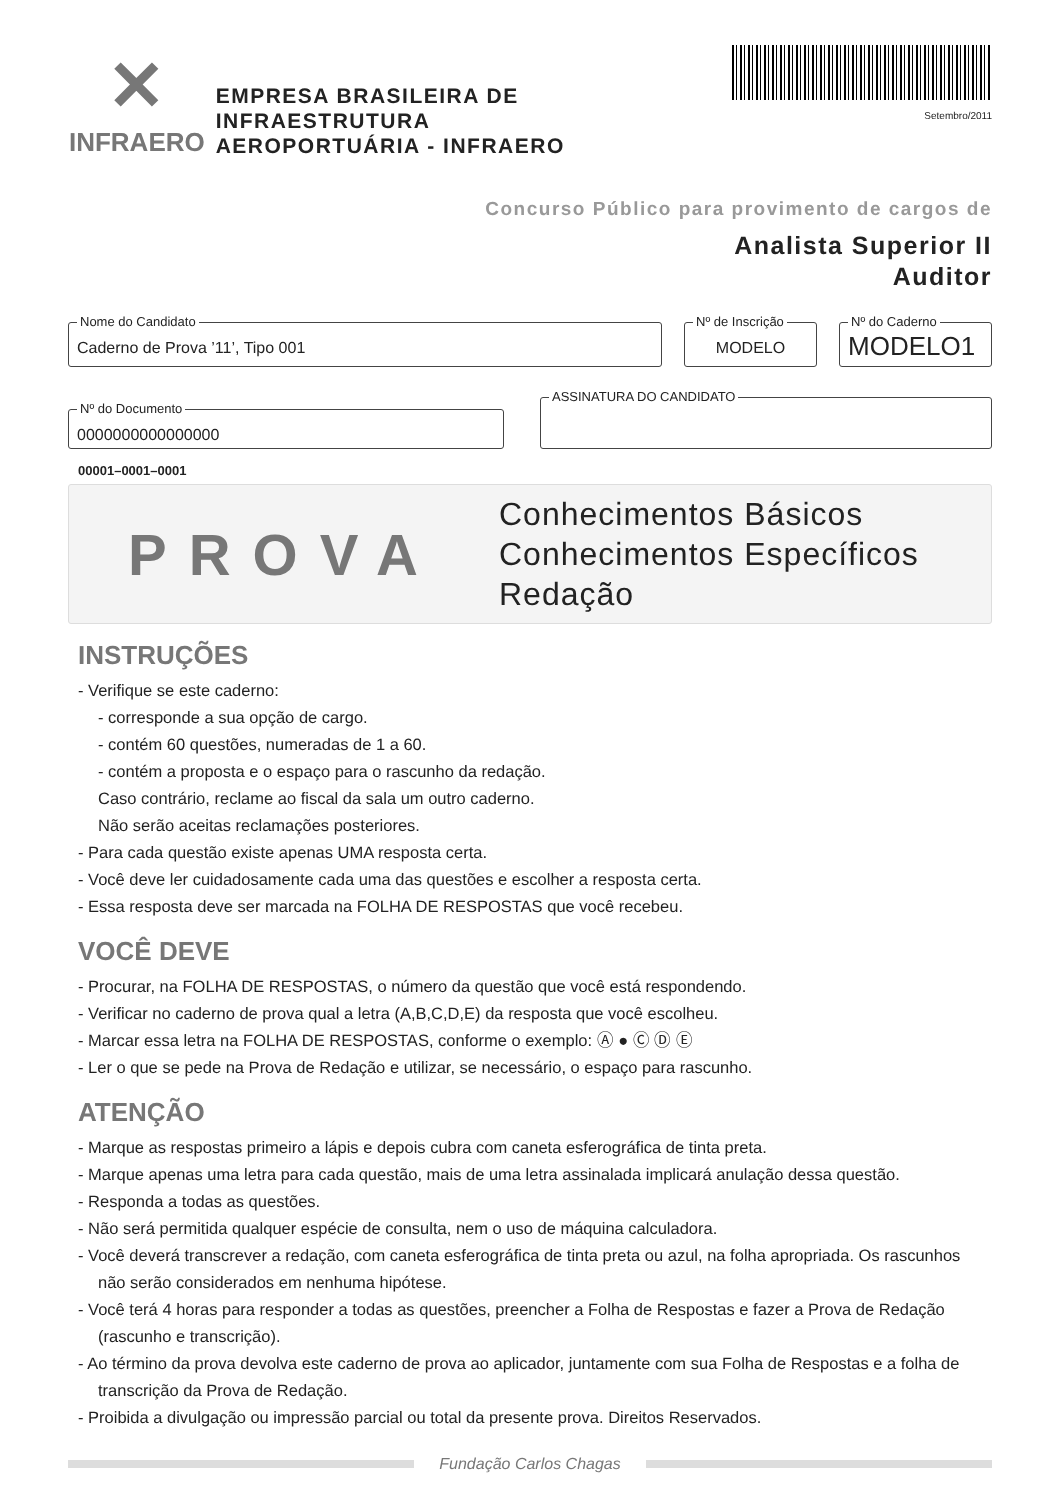✕
INFRAERO
EMPRESA BRASILEIRA DE INFRAESTRUTURA
AEROPORTUÁRIA - INFRAERO
Setembro/2011
Concurso Público para provimento de cargos de
Analista Superior II
Auditor
Nome do Candidato
Caderno de Prova ’11’, Tipo 001
Nº de Inscrição
MODELO
Nº do Caderno
MODELO1
Nº do Documento
0000000000000000
ASSINATURA DO CANDIDATO
00001–0001–0001
PROVA
Conhecimentos Básicos
Conhecimentos Específicos
Redação
INSTRUÇÕES
- Verifique se este caderno:
- corresponde a sua opção de cargo.
- contém 60 questões, numeradas de 1 a 60.
- contém a proposta e o espaço para o rascunho da redação.
Caso contrário, reclame ao fiscal da sala um outro caderno.
Não serão aceitas reclamações posteriores.
- Para cada questão existe apenas UMA resposta certa.
- Você deve ler cuidadosamente cada uma das questões e escolher a resposta certa.
- Essa resposta deve ser marcada na FOLHA DE RESPOSTAS que você recebeu.
VOCÊ DEVE
- Procurar, na FOLHA DE RESPOSTAS, o número da questão que você está respondendo.
- Verificar no caderno de prova qual a letra (A,B,C,D,E) da resposta que você escolheu.
- Marcar essa letra na FOLHA DE RESPOSTAS, conforme o exemplo: Ⓐ ● Ⓒ Ⓓ Ⓔ
- Ler o que se pede na Prova de Redação e utilizar, se necessário, o espaço para rascunho.
ATENÇÃO
- Marque as respostas primeiro a lápis e depois cubra com caneta esferográfica de tinta preta.
- Marque apenas uma letra para cada questão, mais de uma letra assinalada implicará anulação dessa questão.
- Responda a todas as questões.
- Não será permitida qualquer espécie de consulta, nem o uso de máquina calculadora.
- Você deverá transcrever a redação, com caneta esferográfica de tinta preta ou azul, na folha apropriada. Os rascunhos não serão considerados em nenhuma hipótese.
- Você terá 4 horas para responder a todas as questões, preencher a Folha de Respostas e fazer a Prova de Redação (rascunho e transcrição).
- Ao término da prova devolva este caderno de prova ao aplicador, juntamente com sua Folha de Respostas e a folha de transcrição da Prova de Redação.
- Proibida a divulgação ou impressão parcial ou total da presente prova. Direitos Reservados.
Fundação Carlos Chagas